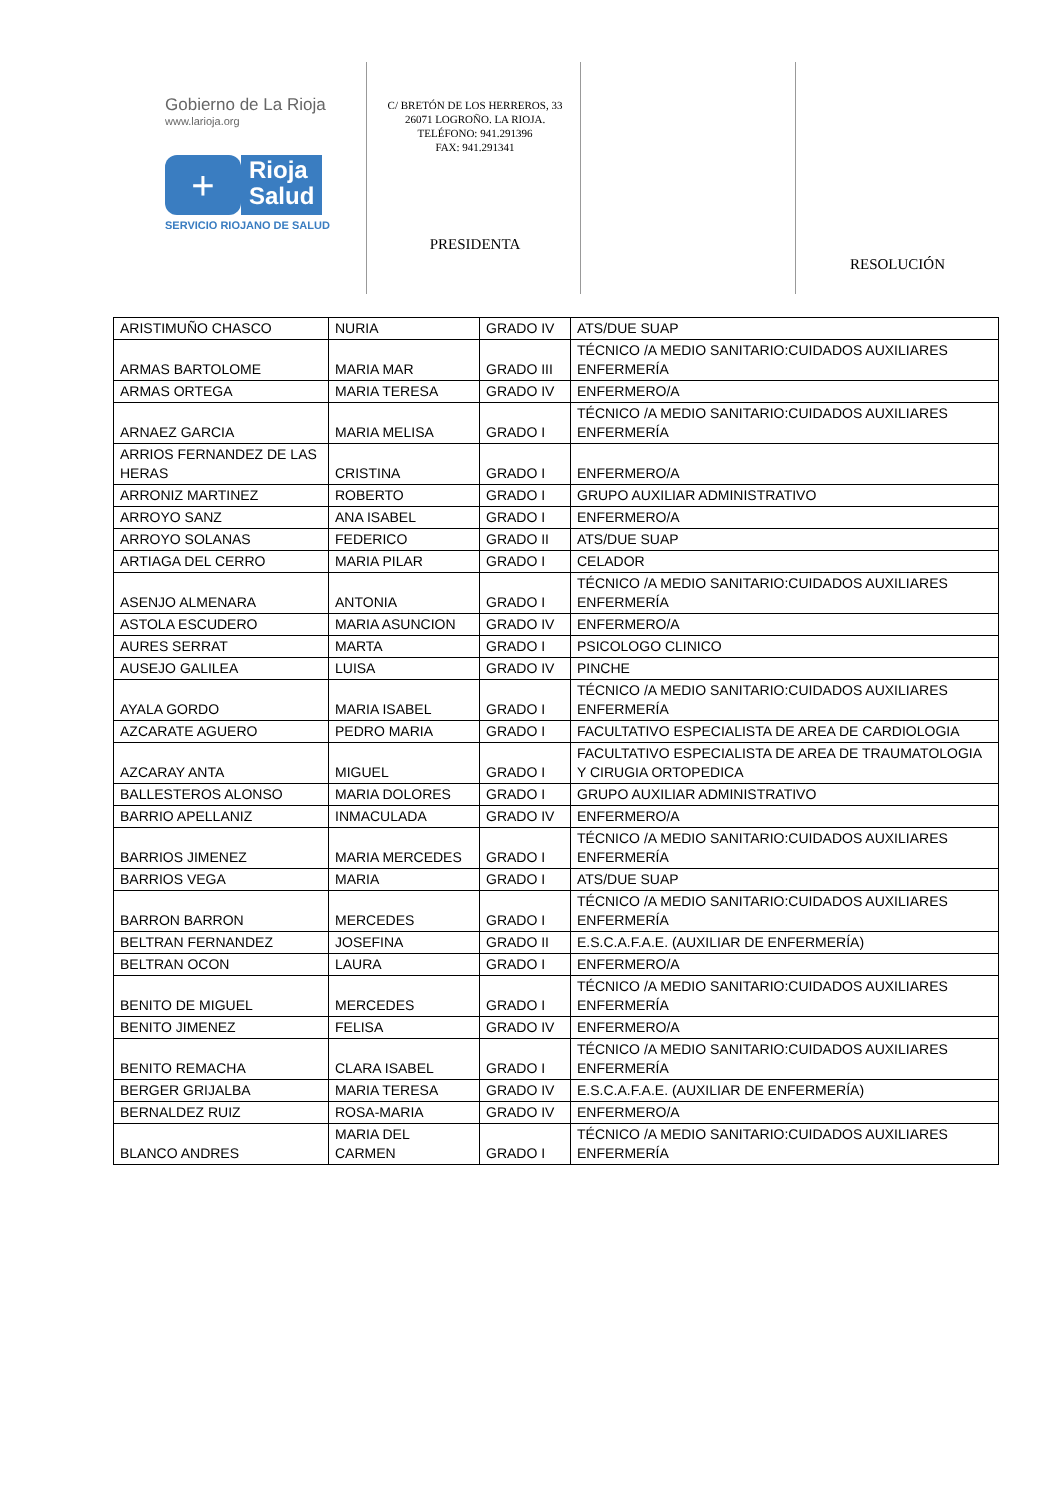Gobierno de La Rioja
www.larioja.org
+
Rioja
Salud
SERVICIO RIOJANO DE SALUD
C/ BRETÓN DE LOS HERREROS, 33
26071 LOGROÑO. LA RIOJA.
TELÉFONO: 941.291396
FAX: 941.291341
PRESIDENTA
RESOLUCIÓN
| ARISTIMUÑO CHASCO | NURIA | GRADO IV | ATS/DUE SUAP |
| ARMAS BARTOLOME | MARIA MAR | GRADO III | TÉCNICO /A MEDIO SANITARIO:CUIDADOS AUXILIARES ENFERMERÍA |
| ARMAS ORTEGA | MARIA TERESA | GRADO IV | ENFERMERO/A |
| ARNAEZ GARCIA | MARIA MELISA | GRADO I | TÉCNICO /A MEDIO SANITARIO:CUIDADOS AUXILIARES ENFERMERÍA |
| ARRIOS FERNANDEZ DE LAS HERAS | CRISTINA | GRADO I | ENFERMERO/A |
| ARRONIZ MARTINEZ | ROBERTO | GRADO I | GRUPO AUXILIAR ADMINISTRATIVO |
| ARROYO SANZ | ANA ISABEL | GRADO I | ENFERMERO/A |
| ARROYO SOLANAS | FEDERICO | GRADO II | ATS/DUE SUAP |
| ARTIAGA DEL CERRO | MARIA PILAR | GRADO I | CELADOR |
| ASENJO ALMENARA | ANTONIA | GRADO I | TÉCNICO /A MEDIO SANITARIO:CUIDADOS AUXILIARES ENFERMERÍA |
| ASTOLA ESCUDERO | MARIA ASUNCION | GRADO IV | ENFERMERO/A |
| AURES SERRAT | MARTA | GRADO I | PSICOLOGO CLINICO |
| AUSEJO GALILEA | LUISA | GRADO IV | PINCHE |
| AYALA GORDO | MARIA ISABEL | GRADO I | TÉCNICO /A MEDIO SANITARIO:CUIDADOS AUXILIARES ENFERMERÍA |
| AZCARATE AGUERO | PEDRO MARIA | GRADO I | FACULTATIVO ESPECIALISTA DE AREA DE CARDIOLOGIA |
| AZCARAY ANTA | MIGUEL | GRADO I | FACULTATIVO ESPECIALISTA DE AREA DE TRAUMATOLOGIA Y CIRUGIA ORTOPEDICA |
| BALLESTEROS ALONSO | MARIA DOLORES | GRADO I | GRUPO AUXILIAR ADMINISTRATIVO |
| BARRIO APELLANIZ | INMACULADA | GRADO IV | ENFERMERO/A |
| BARRIOS JIMENEZ | MARIA MERCEDES | GRADO I | TÉCNICO /A MEDIO SANITARIO:CUIDADOS AUXILIARES ENFERMERÍA |
| BARRIOS VEGA | MARIA | GRADO I | ATS/DUE SUAP |
| BARRON BARRON | MERCEDES | GRADO I | TÉCNICO /A MEDIO SANITARIO:CUIDADOS AUXILIARES ENFERMERÍA |
| BELTRAN FERNANDEZ | JOSEFINA | GRADO II | E.S.C.A.F.A.E. (AUXILIAR DE ENFERMERÍA) |
| BELTRAN OCON | LAURA | GRADO I | ENFERMERO/A |
| BENITO DE MIGUEL | MERCEDES | GRADO I | TÉCNICO /A MEDIO SANITARIO:CUIDADOS AUXILIARES ENFERMERÍA |
| BENITO JIMENEZ | FELISA | GRADO IV | ENFERMERO/A |
| BENITO REMACHA | CLARA ISABEL | GRADO I | TÉCNICO /A MEDIO SANITARIO:CUIDADOS AUXILIARES ENFERMERÍA |
| BERGER GRIJALBA | MARIA TERESA | GRADO IV | E.S.C.A.F.A.E. (AUXILIAR DE ENFERMERÍA) |
| BERNALDEZ RUIZ | ROSA-MARIA | GRADO IV | ENFERMERO/A |
| BLANCO ANDRES | MARIA DEL CARMEN | GRADO I | TÉCNICO /A MEDIO SANITARIO:CUIDADOS AUXILIARES ENFERMERÍA |